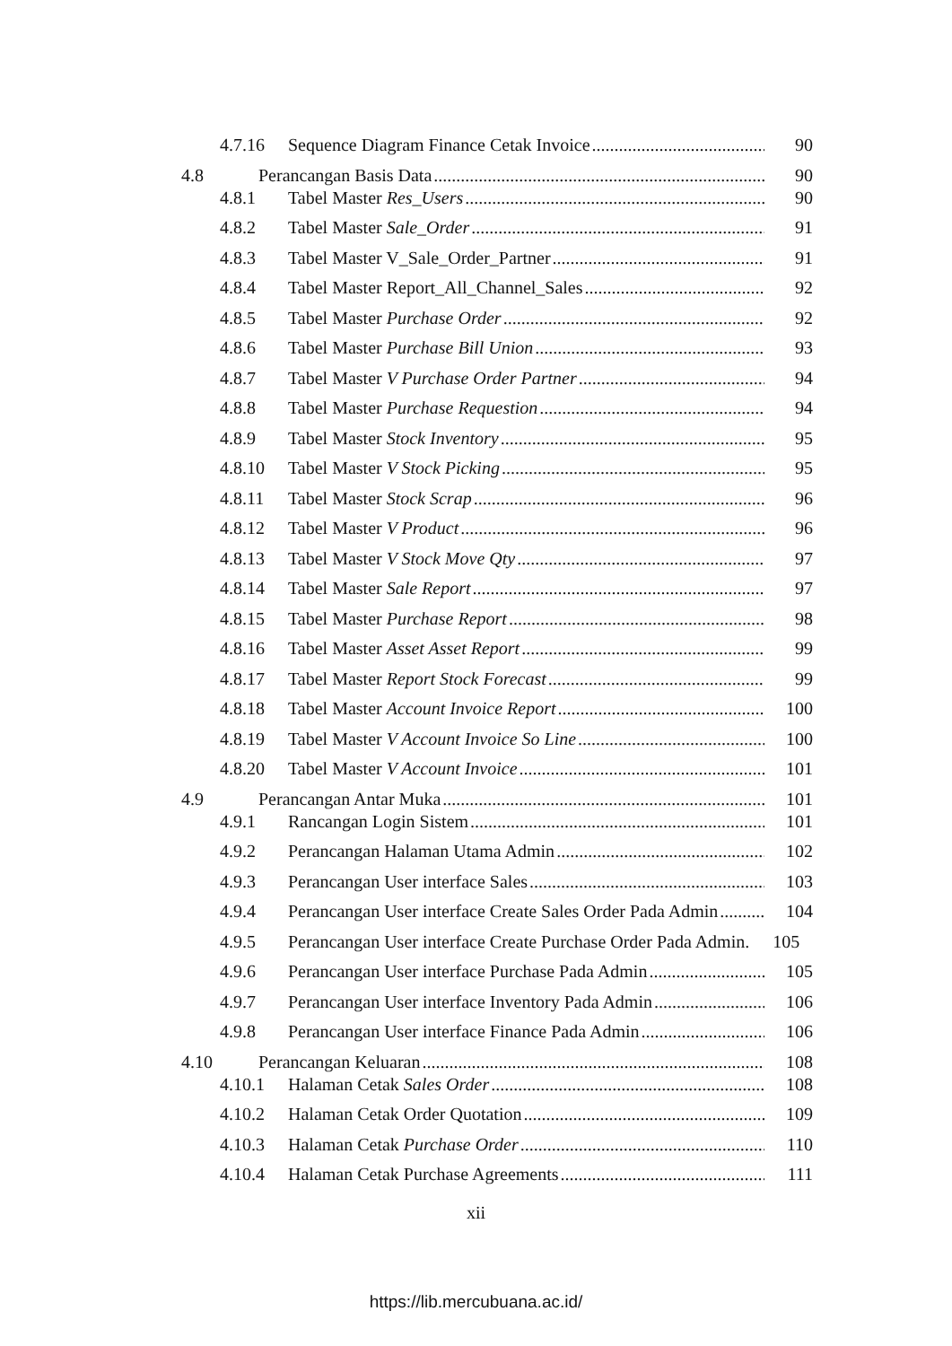4.7.16 Sequence Diagram Finance Cetak Invoice 90
4.8 Perancangan Basis Data 90
4.8.1 Tabel Master Res_Users 90
4.8.2 Tabel Master Sale_Order 91
4.8.3 Tabel Master V_Sale_Order_Partner 91
4.8.4 Tabel Master Report_All_Channel_Sales 92
4.8.5 Tabel Master Purchase Order 92
4.8.6 Tabel Master Purchase Bill Union 93
4.8.7 Tabel Master V Purchase Order Partner 94
4.8.8 Tabel Master Purchase Requestion 94
4.8.9 Tabel Master Stock Inventory 95
4.8.10 Tabel Master V Stock Picking 95
4.8.11 Tabel Master Stock Scrap 96
4.8.12 Tabel Master V Product 96
4.8.13 Tabel Master V Stock Move Qty 97
4.8.14 Tabel Master Sale Report 97
4.8.15 Tabel Master Purchase Report 98
4.8.16 Tabel Master Asset Asset Report 99
4.8.17 Tabel Master Report Stock Forecast 99
4.8.18 Tabel Master Account Invoice Report 100
4.8.19 Tabel Master V Account Invoice So Line 100
4.8.20 Tabel Master V Account Invoice 101
4.9 Perancangan Antar Muka 101
4.9.1 Rancangan Login Sistem 101
4.9.2 Perancangan Halaman Utama Admin 102
4.9.3 Perancangan User interface Sales 103
4.9.4 Perancangan User interface Create Sales Order Pada Admin 104
4.9.5 Perancangan User interface Create Purchase Order Pada Admin. 105
4.9.6 Perancangan User interface Purchase Pada Admin 105
4.9.7 Perancangan User interface Inventory Pada Admin 106
4.9.8 Perancangan User interface Finance Pada Admin 106
4.10 Perancangan Keluaran 108
4.10.1 Halaman Cetak Sales Order 108
4.10.2 Halaman Cetak Order Quotation 109
4.10.3 Halaman Cetak Purchase Order 110
4.10.4 Halaman Cetak Purchase Agreements 111
xii
https://lib.mercubuana.ac.id/